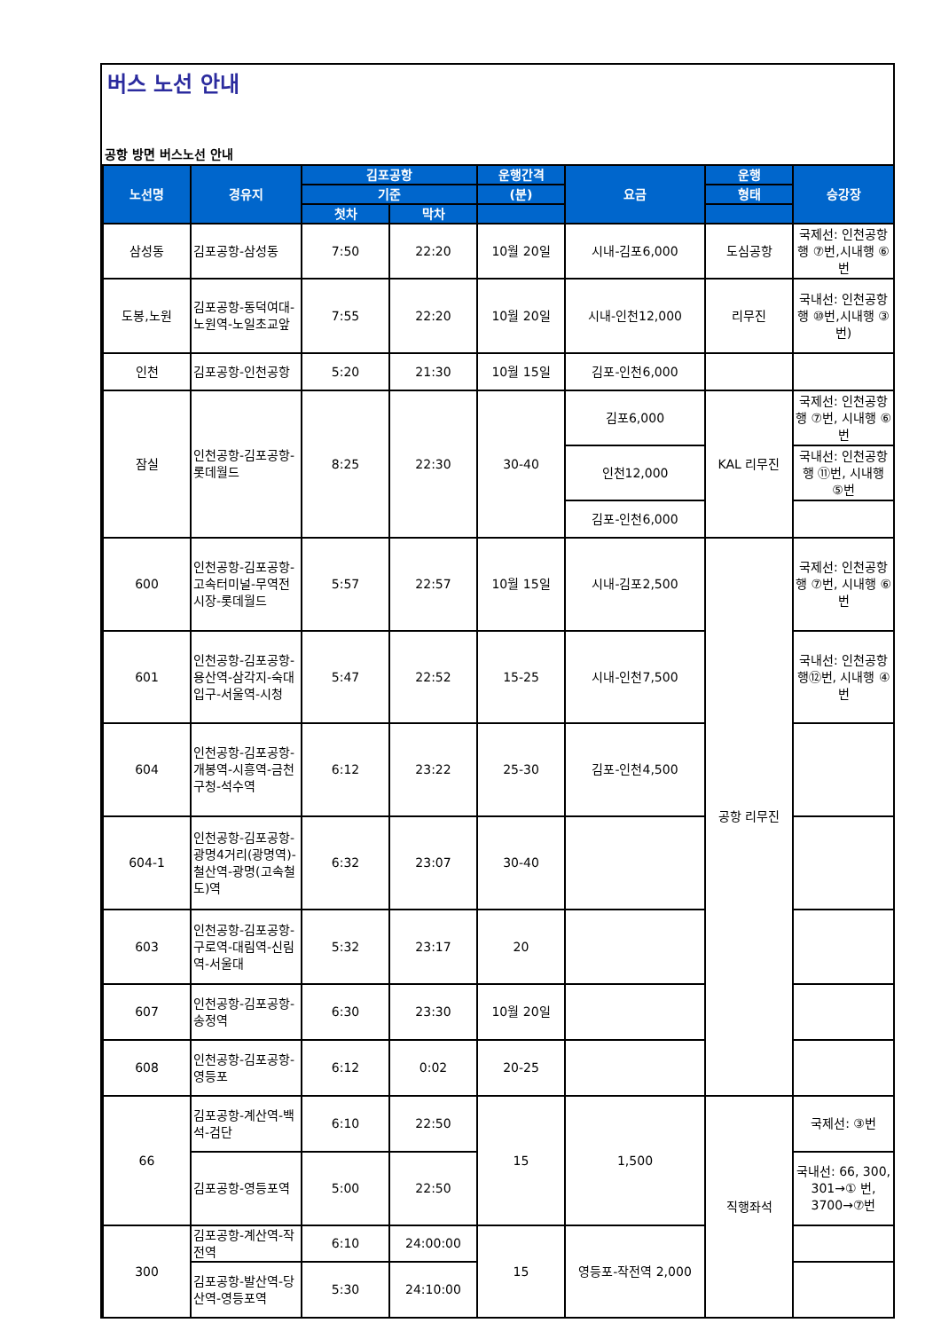버스 노선 안내
공항 방면 버스노선 안내
| 노선명 | 경유지 | 김포공항 | | 운행간격 | 요금 | 운행 | 승강장 |
| --- | --- | --- | --- | --- | --- | --- | --- |
| | | 기준 | | (분) | | 형태 | |
| | | 첫차 | 막차 | | | | |
| 삼성동 | 김포공항-삼성동 | 7:50 | 22:20 | 10월 20일 | 시내-김포6,000 | 도심공항 | 국제선: 인천공항행 ⑦번,시내행 ⑥번 |
| 도봉,노원 | 김포공항-동덕여대-노원역-노일초교앞 | 7:55 | 22:20 | 10월 20일 | 시내-인천12,000 | 리무진 | 국내선: 인천공항행 ⑩번,시내행 ③번) |
| 인천 | 김포공항-인천공항 | 5:20 | 21:30 | 10월 15일 | 김포-인천6,000 | | |
| 잠실 | 인천공항-김포공항-롯데월드 | 8:25 | 22:30 | 30-40 | 김포6,000 | KAL 리무진 | 국제선: 인천공항행 ⑦번, 시내행 ⑥번 |
| | | | | | 인천12,000 | | 국내선: 인천공항행 ⑪번, 시내행 ⑤번 |
| | | | | | 김포-인천6,000 | | |
| 600 | 인천공항-김포공항-고속터미널-무역전시장-롯데월드 | 5:57 | 22:57 | 10월 15일 | 시내-김포2,500 | 공항 리무진 | 국제선: 인천공항행 ⑦번, 시내행 ⑥번 |
| 601 | 인천공항-김포공항-용산역-삼각지-숙대입구-서울역-시청 | 5:47 | 22:52 | 15-25 | 시내-인천7,500 | | 국내선: 인천공항행⑫번, 시내행 ④번 |
| 604 | 인천공항-김포공항-개봉역-시흥역-금천구청-석수역 | 6:12 | 23:22 | 25-30 | 김포-인천4,500 | | |
| 604-1 | 인천공항-김포공항-광명4거리(광명역)-철산역-광명(고속철도)역 | 6:32 | 23:07 | 30-40 | | | |
| 603 | 인천공항-김포공항-구로역-대림역-신림역-서울대 | 5:32 | 23:17 | 20 | | | |
| 607 | 인천공항-김포공항-송정역 | 6:30 | 23:30 | 10월 20일 | | | |
| 608 | 인천공항-김포공항-영등포 | 6:12 | 0:02 | 20-25 | | | |
| 66 | 김포공항-계산역-백석-검단 | 6:10 | 22:50 | 15 | 1,500 | 직행좌석 | 국제선: ③번 |
| | 김포공항-영등포역 | 5:00 | 22:50 | | | | 국내선: 66, 300, 301→① 번, 3700→⑦번 |
| 300 | 김포공항-계산역-작전역 | 6:10 | 24:00:00 | 15 | 영등포-작전역 2,000 | | |
| | 김포공항-발산역-당산역-영등포역 | 5:30 | 24:10:00 | | | | |